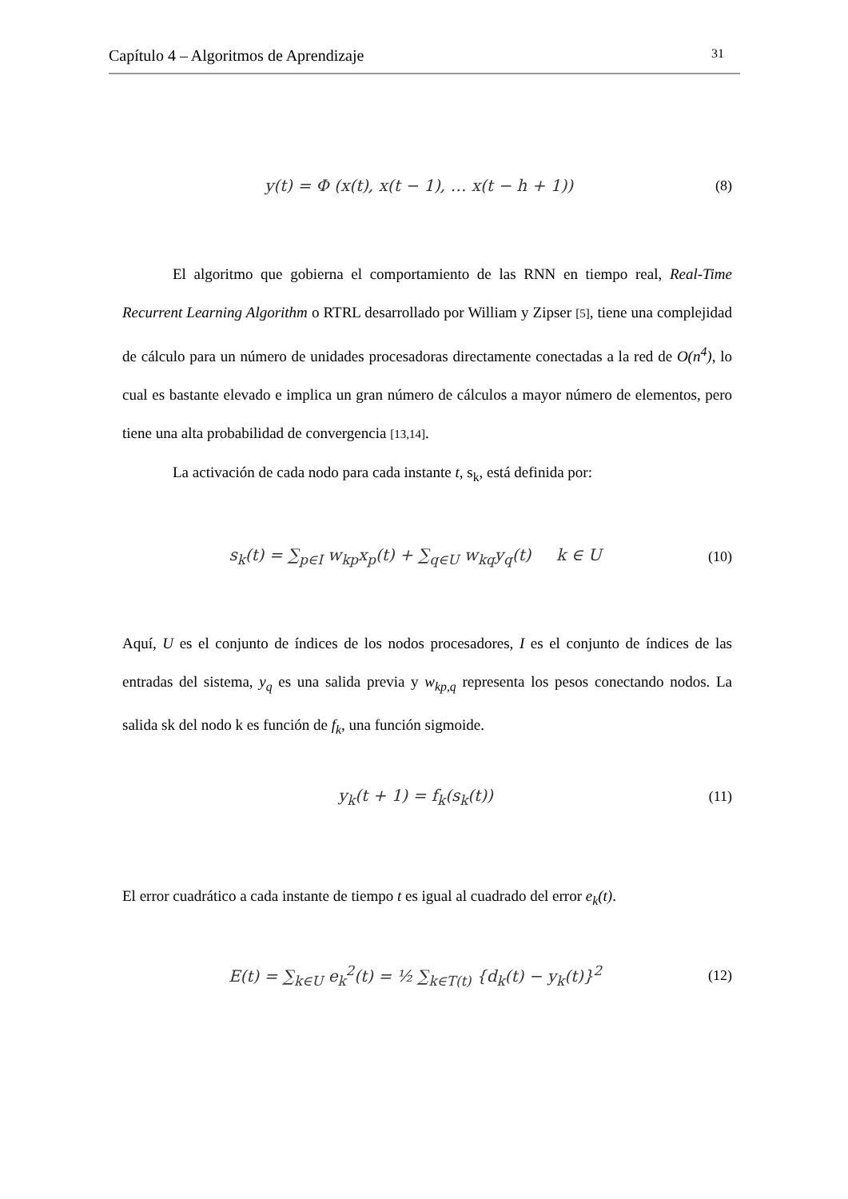Capítulo 4 – Algoritmos de Aprendizaje 31
y(t) = Φ (x(t), x(t − 1), … x(t − h + 1)) (8)
El algoritmo que gobierna el comportamiento de las RNN en tiempo real, Real-Time Recurrent Learning Algorithm o RTRL desarrollado por William y Zipser [5], tiene una complejidad de cálculo para un número de unidades procesadoras directamente conectadas a la red de O(n<sup>4</sup>), lo cual es bastante elevado e implica un gran número de cálculos a mayor número de elementos, pero tiene una alta probabilidad de convergencia [13,14].
La activación de cada nodo para cada instante t, s<sub>k</sub>, está definida por:
s<sub>k</sub>(t) = ∑<sub>p∈I</sub> w<sub>kp</sub>x<sub>p</sub>(t) + ∑<sub>q∈U</sub> w<sub>kq</sub>y<sub>q</sub>(t) k ∈ U (10)
Aquí, U es el conjunto de índices de los nodos procesadores, I es el conjunto de índices de las entradas del sistema, y<sub>q</sub> es una salida previa y w<sub>kp,q</sub> representa los pesos conectando nodos. La salida sk del nodo k es función de f<sub>k</sub>, una función sigmoide.
y<sub>k</sub>(t + 1) = f<sub>k</sub>(s<sub>k</sub>(t)) (11)
El error cuadrático a cada instante de tiempo t es igual al cuadrado del error e<sub>k</sub>(t).
E(t) = ∑<sub>k∈U</sub> e<sub>k</sub><sup>2</sup>(t) = ½ ∑<sub>k∈T(t)</sub> {d<sub>k</sub>(t) − y<sub>k</sub>(t)}<sup>2</sup> (12)